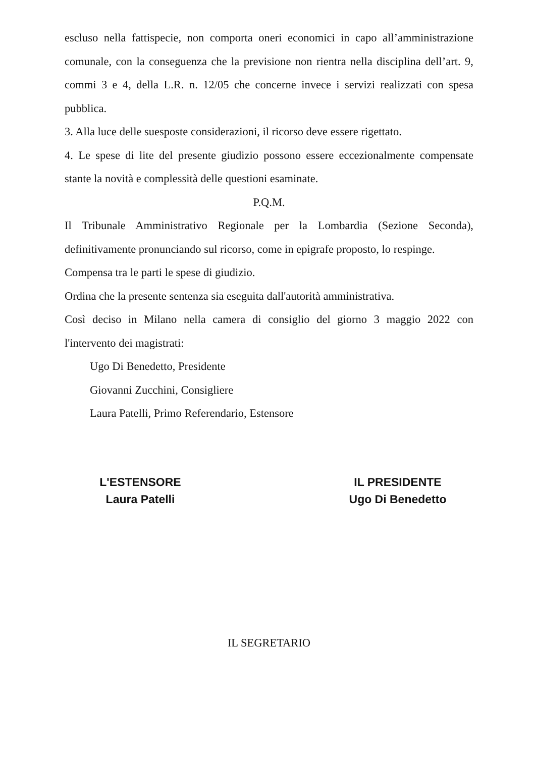escluso nella fattispecie, non comporta oneri economici in capo all’amministrazione comunale, con la conseguenza che la previsione non rientra nella disciplina dell’art. 9, commi 3 e 4, della L.R. n. 12/05 che concerne invece i servizi realizzati con spesa pubblica.
3. Alla luce delle suesposte considerazioni, il ricorso deve essere rigettato.
4. Le spese di lite del presente giudizio possono essere eccezionalmente compensate stante la novità e complessità delle questioni esaminate.
P.Q.M.
Il Tribunale Amministrativo Regionale per la Lombardia (Sezione Seconda), definitivamente pronunciando sul ricorso, come in epigrafe proposto, lo respinge.
Compensa tra le parti le spese di giudizio.
Ordina che la presente sentenza sia eseguita dall'autorità amministrativa.
Così deciso in Milano nella camera di consiglio del giorno 3 maggio 2022 con l'intervento dei magistrati:
Ugo Di Benedetto, Presidente
Giovanni Zucchini, Consigliere
Laura Patelli, Primo Referendario, Estensore
L'ESTENSORE
Laura Patelli
IL PRESIDENTE
Ugo Di Benedetto
IL SEGRETARIO